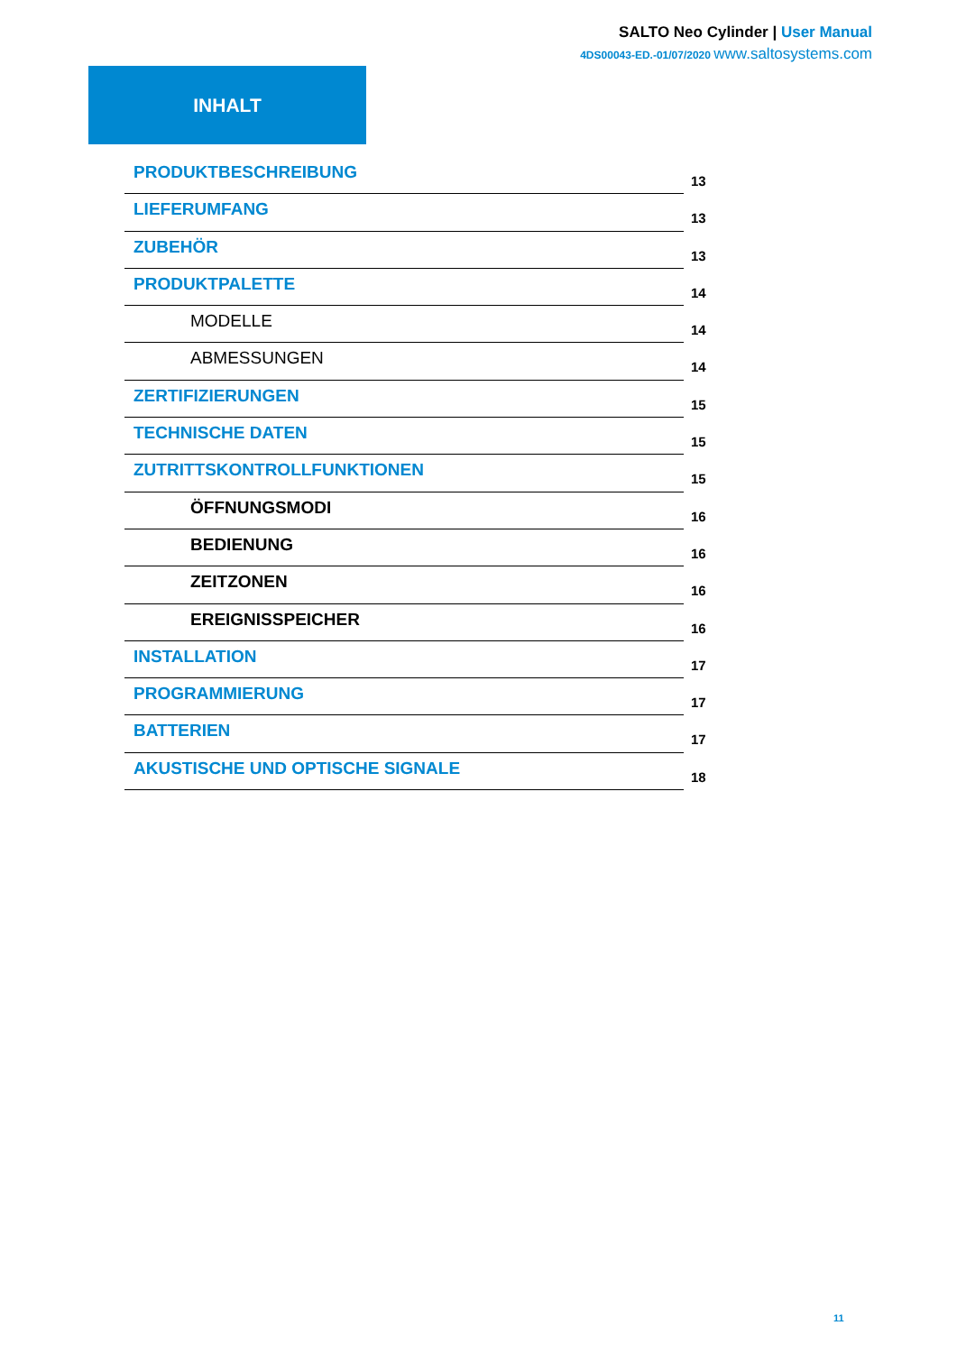SALTO Neo Cylinder | User Manual
4DS00043-ED.-01/07/2020 www.saltosystems.com
INHALT
PRODUKTBESCHREIBUNG
13
LIEFERUMFANG
13
ZUBEHÖR
13
PRODUKTPALETTE
14
MODELLE
14
ABMESSUNGEN
14
ZERTIFIZIERUNGEN
15
TECHNISCHE DATEN
15
ZUTRITTSKONTROLLFUNKTIONEN
15
ÖFFNUNGSMODI
16
BEDIENUNG
16
ZEITZONEN
16
EREIGNISSPEICHER
16
INSTALLATION
17
PROGRAMMIERUNG
17
BATTERIEN
17
AKUSTISCHE UND OPTISCHE SIGNALE
18
11